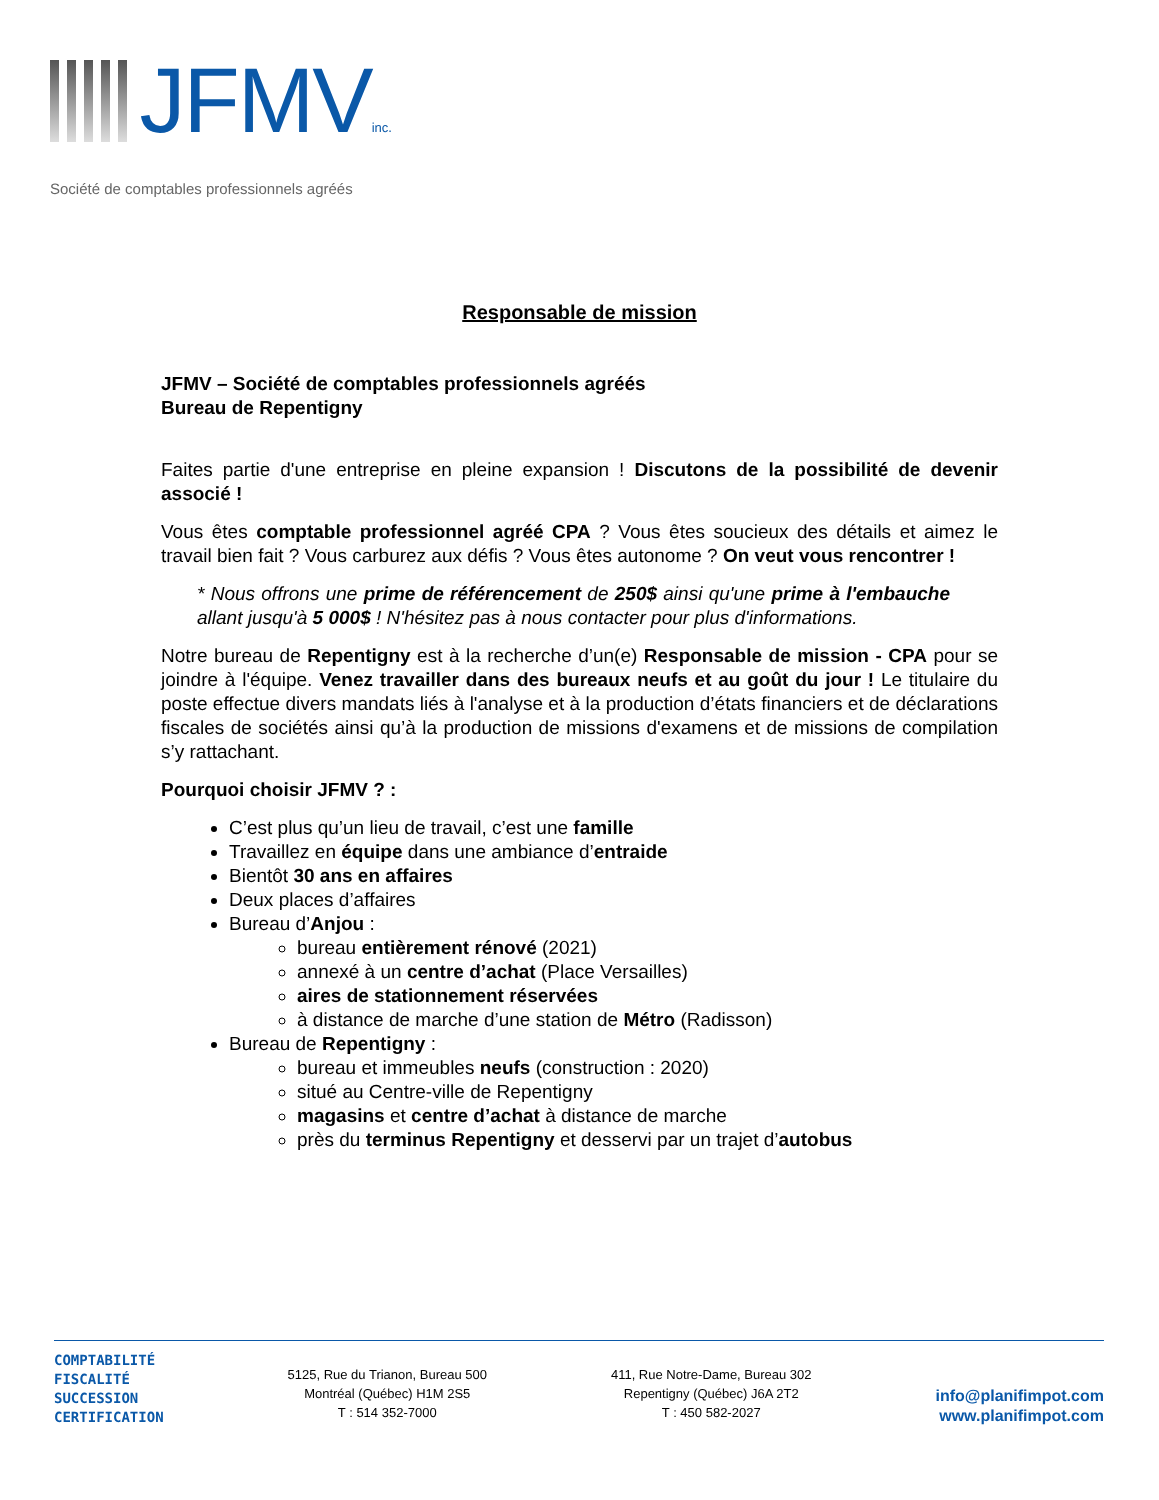JFMVinc.
Société de comptables professionnels agréés
Responsable de mission
JFMV – Société de comptables professionnels agréés
Bureau de Repentigny
Faites partie d'une entreprise en pleine expansion ! Discutons de la possibilité de devenir associé !
Vous êtes comptable professionnel agréé CPA ? Vous êtes soucieux des détails et aimez le travail bien fait ? Vous carburez aux défis ? Vous êtes autonome ? On veut vous rencontrer !
* Nous offrons une prime de référencement de 250$ ainsi qu'une prime à l'embauche allant jusqu'à 5 000$ ! N'hésitez pas à nous contacter pour plus d'informations.
Notre bureau de Repentigny est à la recherche d’un(e) Responsable de mission - CPA pour se joindre à l'équipe. Venez travailler dans des bureaux neufs et au goût du jour ! Le titulaire du poste effectue divers mandats liés à l'analyse et à la production d’états financiers et de déclarations fiscales de sociétés ainsi qu’à la production de missions d'examens et de missions de compilation s’y rattachant.
Pourquoi choisir JFMV ? :
C’est plus qu’un lieu de travail, c’est une famille
Travaillez en équipe dans une ambiance d’entraide
Bientôt 30 ans en affaires
Deux places d’affaires
Bureau d’Anjou :
bureau entièrement rénové (2021)
annexé à un centre d’achat (Place Versailles)
aires de stationnement réservées
à distance de marche d’une station de Métro (Radisson)
Bureau de Repentigny :
bureau et immeubles neufs (construction : 2020)
situé au Centre-ville de Repentigny
magasins et centre d’achat à distance de marche
près du terminus Repentigny et desservi par un trajet d’autobus
COMPTABILITÉ
FISCALITÉ
SUCCESSION
CERTIFICATION
5125, Rue du Trianon, Bureau 500
Montréal (Québec) H1M 2S5
T : 514 352-7000
411, Rue Notre-Dame, Bureau 302
Repentigny (Québec) J6A 2T2
T : 450 582-2027
info@planifimpot.com
www.planifimpot.com